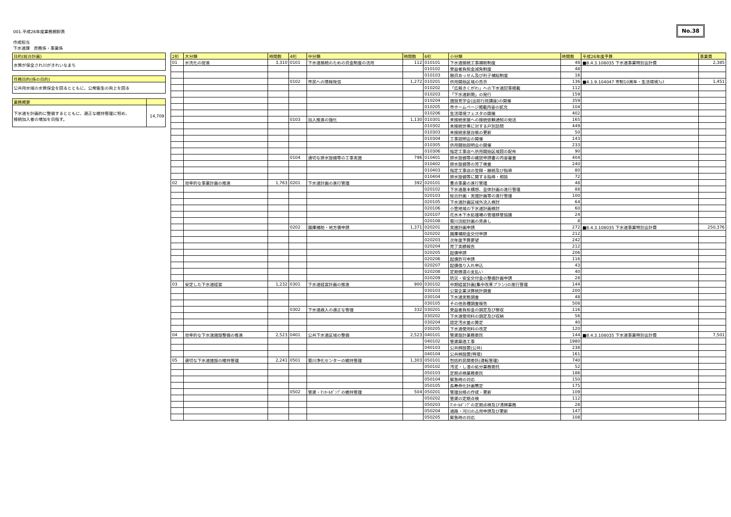001.平成26年度業務棚卸表
作成担当
下水道課　庶務係・事業係
No.38
| 目的(総合計画) |
| --- |
| 水質が保全され川がきれいなまち |
| 任務目的(係の目的) |
| --- |
| 公共用水域の水質保全を図るとともに、公衆衛生の向上を図る |
| 業務概要 | |
| --- | --- |
| 下水道を計画的に整備するとともに、適正な維持管理に努め、 接続加入者の増加を目指す。 | 14,709 |
| 2桁 | 大分類 | 時間数 | 4桁 | 中分類 | 時間数 | 6桁 | 小分類 | 時間数 | 平成26年度予算 | 事業費 |
| --- | --- | --- | --- | --- | --- | --- | --- | --- | --- | --- |
| 01 | 水洗化の促進 | 3,310 | 0101 | 下水道接続のための資金制度の活用 | 112 | 010101 | 下水道接続工事補助制度 | 48 | ■8.4.3.108035 下水道事業特別会計費 | 2,385 |
| | | | | | | 010102 | 受益者負担金減免制度 | 48 | | |
| | | | | | | 010103 | 融資あっせん及び利子補給制度 | 16 | | |
| | | | 0102 | 市民への情報発信 | 1,272 | 010201 | 供用開始区域の告示 | 136 | ■4.1.9.104047 市制10周年・生活環境ﾌｪｽ | 1,451 |
| | | | | | | 010202 | 「広報きくがわ」への下水道記事掲載 | 112 | | |
| | | | | | | 010203 | 「下水道新聞」の発行 | 159 | | |
| | | | | | | 010204 | 施設見学会(出前行政講座)の開催 | 359 | | |
| | | | | | | 010205 | 市ホームページ掲載内容の拡充 | 104 | | |
| | | | | | | 010206 | 生活環境フェスタの開催 | 402 | | |
| | | | 0103 | 加入推進の強化 | 1,130 | 010301 | 未接続家屋への接続依頼通知の発送 | 165 | | |
| | | | | | | 010302 | 未接続世帯に対する戸別訪問 | 449 | | |
| | | | | | | 010303 | 未接続家屋台帳の更新 | 50 | | |
| | | | | | | 010304 | 工事説明会の開催 | 143 | | |
| | | | | | | 010305 | 供用開始説明会の開催 | 233 | | |
| | | | | | | 010306 | 指定工事店へ供用開始区域図の配布 | 90 | | |
| | | | 0104 | 適切な排水設備等の工事実施 | 796 | 010401 | 排水設備等の確認申請書の内容審査 | 404 | | |
| | | | | | | 010402 | 排水設備等の完了検査 | 240 | | |
| | | | | | | 010403 | 指定工事店の登録・継続及び指導 | 80 | | |
| | | | | | | 010404 | 排水設備等に関する指導・相談 | 72 | | |
| 02 | 効率的な事業計画の推進 | 1,763 | 0201 | 下水道計画の進行管理 | 392 | 020101 | 重点事業の進行管理 | 48 | | |
| | | | | | | 020102 | 下水道基本構想、全体計画の進行管理 | 88 | | |
| | | | | | | 020103 | 総合計画・実施計画等の進行管理 | 100 | | |
| | | | | | | 020105 | 下水道計画区域外流入検討 | 64 | | |
| | | | | | | 020106 | 小笠地域の下水道計画検討 | 60 | | |
| | | | | | | 020107 | 花水木下水処理場の管理移管協議 | 24 | | |
| | | | | | | 020108 | 菊川流総計画の見直し | 8 | | |
| | | | 0202 | 国庫補助・地方債申請 | 1,371 | 020201 | 実施計画申請 | 272 | ■8.4.3.108035 下水道事業特別会計費 | 250,376 |
| | | | | | | 020202 | 国庫補助金交付申請 | 212 | | |
| | | | | | | 020203 | 次年度予算要望 | 242 | | |
| | | | | | | 020204 | 完了実績報告 | 212 | | |
| | | | | | | 020205 | 起債申請 | 206 | | |
| | | | | | | 020206 | 起債許可申請 | 116 | | |
| | | | | | | 020207 | 起債借り入れ申込 | 43 | | |
| | | | | | | 020208 | 定期償還の支払い | 40 | | |
| | | | | | | 020209 | 防災・安全交付金の整備計画申請 | 28 | | |
| 03 | 安定した下水道経営 | 1,232 | 0301 | 下水道経営計画の推進 | 900 | 030102 | 中期経営計画(集中改革プラン)の進行管理 | 144 | | |
| | | | | | | 030103 | 公営企業決算統計調査 | 200 | | |
| | | | | | | 030104 | 下水道実態調査 | 48 | | |
| | | | | | | 030105 | その他各種調査報告 | 508 | | |
| | | | 0302 | 下水道歳入の適正な管理 | 332 | 030201 | 受益者負担金の調定及び徴収 | 116 | | |
| | | | | | | 030202 | 下水道使用料の調定及び収納 | 56 | | |
| | | | | | | 030204 | 認定汚水量の算定 | 40 | | |
| | | | | | | 030205 | 下水道使用料の改定 | 120 | | |
| 04 | 効率的な下水道施設整備の推進 | 2,523 | 0401 | 公共下水道区域の整備 | 2,523 | 040101 | 管渠設計業務委託 | 144 | ■8.4.3.108035 下水道事業特別会計費 | 7,501 |
| | | | | | | 040102 | 管渠築造工事 | 1980 | | |
| | | | | | | 040103 | 公共桝設置(公共) | 238 | | |
| | | | | | | 040104 | 公共桝設置(特環) | 161 | | |
| 05 | 適切な下水道施設の維持管理 | 2,241 | 0501 | 菊川浄化センターの維持管理 | 1,303 | 050101 | 包括的民間委託(運転管理) | 740 | | |
| | | | | | | 050102 | 汚泥・し渣の処分業務委託 | 52 | | |
| | | | | | | 050103 | 定期点検業務委託 | 186 | | |
| | | | | | | 050104 | 緊急時の対応 | 150 | | |
| | | | | | | 050105 | 長寿命化計画策定 | 175 | | |
| | | | 0502 | 管渠・ﾏﾝﾎｰﾙﾎﾟﾝﾌﾟの維持管理 | 504 | 050201 | 管理台帳の作成・更新 | 109 | | |
| | | | | | | 050202 | 管渠の定期点検 | 112 | | |
| | | | | | | 050203 | ﾏﾝﾎｰﾙﾎﾟﾝﾌﾟの定期点検及び清掃業務 | 28 | | |
| | | | | | | 050204 | 道路・河川の占用申請及び更新 | 147 | | |
| | | | | | | 050205 | 緊急時の対応 | 108 | | |